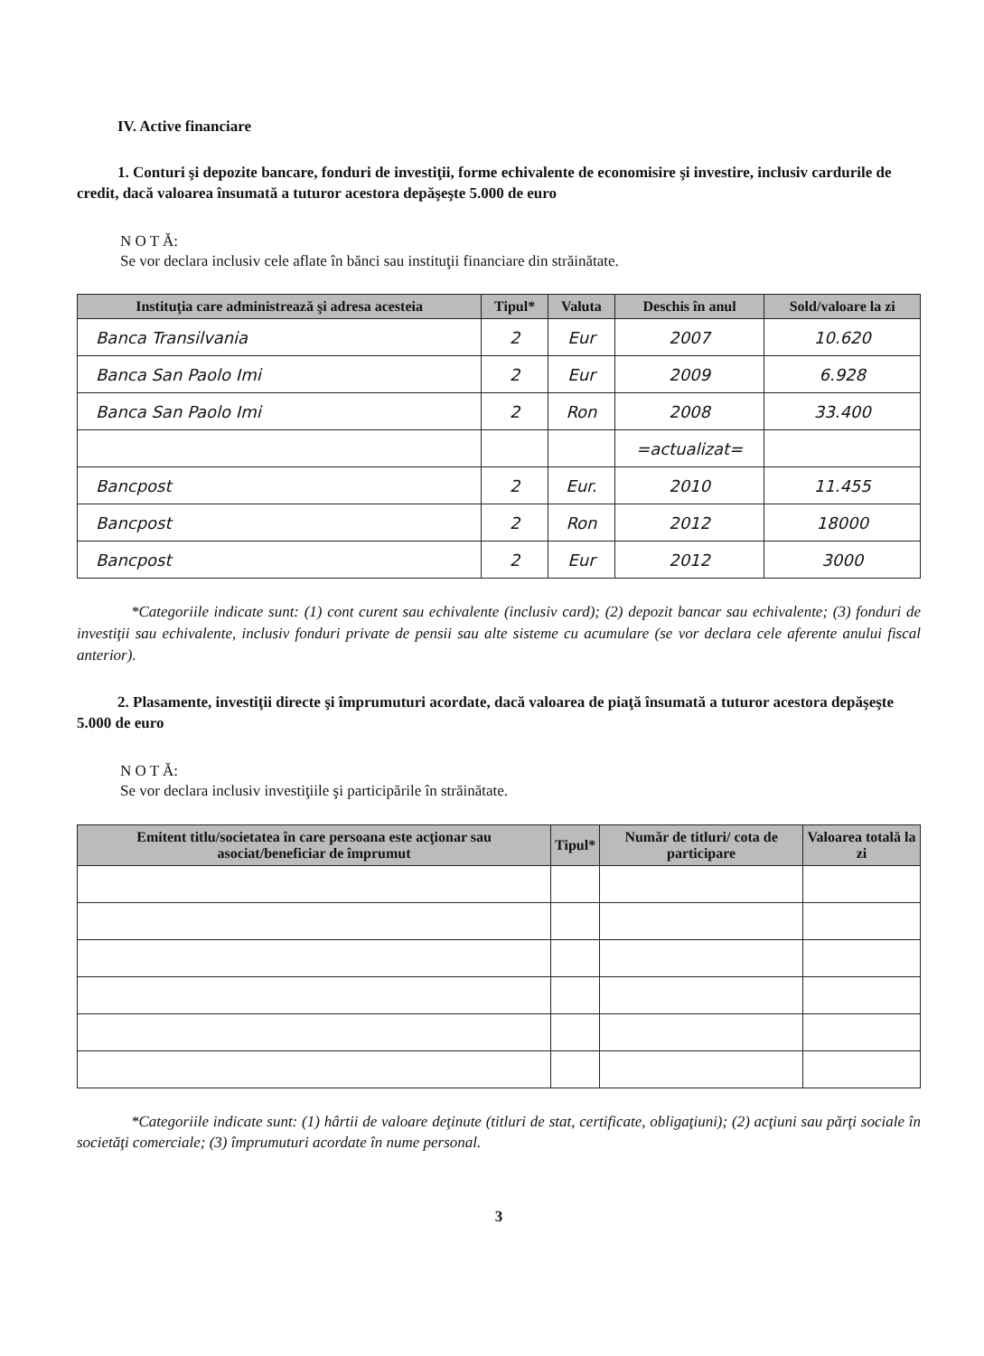IV. Active financiare
1. Conturi şi depozite bancare, fonduri de investiţii, forme echivalente de economisire şi investire, inclusiv cardurile de credit, dacă valoarea însumată a tuturor acestora depăşeşte 5.000 de euro
N O T Ă:
Se vor declara inclusiv cele aflate în bănci sau instituţii financiare din străinătate.
| Instituţia care administrează şi adresa acesteia | Tipul* | Valuta | Deschis în anul | Sold/valoare la zi |
| --- | --- | --- | --- | --- |
| Banca Transilvania | 2 | Eur | 2007 | 10.620 |
| Banca San Paolo Imi | 2 | Eur | 2009 | 6.928 |
| Banca San Paolo Imi | 2 | Ron | 2008 | 33.400 |
| | | | =actualizat= | |
| Bancpost | 2 | Eur. | 2010 | 11.455 |
| Bancpost | 2 | Ron | 2012 | 18000 |
| Bancpost | 2 | Eur | 2012 | 3000 |
*Categoriile indicate sunt: (1) cont curent sau echivalente (inclusiv card); (2) depozit bancar sau echivalente; (3) fonduri de investiţii sau echivalente, inclusiv fonduri private de pensii sau alte sisteme cu acumulare (se vor declara cele aferente anului fiscal anterior).
2. Plasamente, investiţii directe şi împrumuturi acordate, dacă valoarea de piaţă însumată a tuturor acestora depăşeşte 5.000 de euro
N O T Ă:
Se vor declara inclusiv investiţiile şi participările în străinătate.
| Emitent titlu/societatea în care persoana este acţionar sau asociat/beneficiar de împrumut | Tipul* | Număr de titluri/ cota de participare | Valoarea totală la zi |
| --- | --- | --- | --- |
*Categoriile indicate sunt: (1) hârtii de valoare deţinute (titluri de stat, certificate, obligaţiuni); (2) acţiuni sau părţi sociale în societăţi comerciale; (3) împrumuturi acordate în nume personal.
3